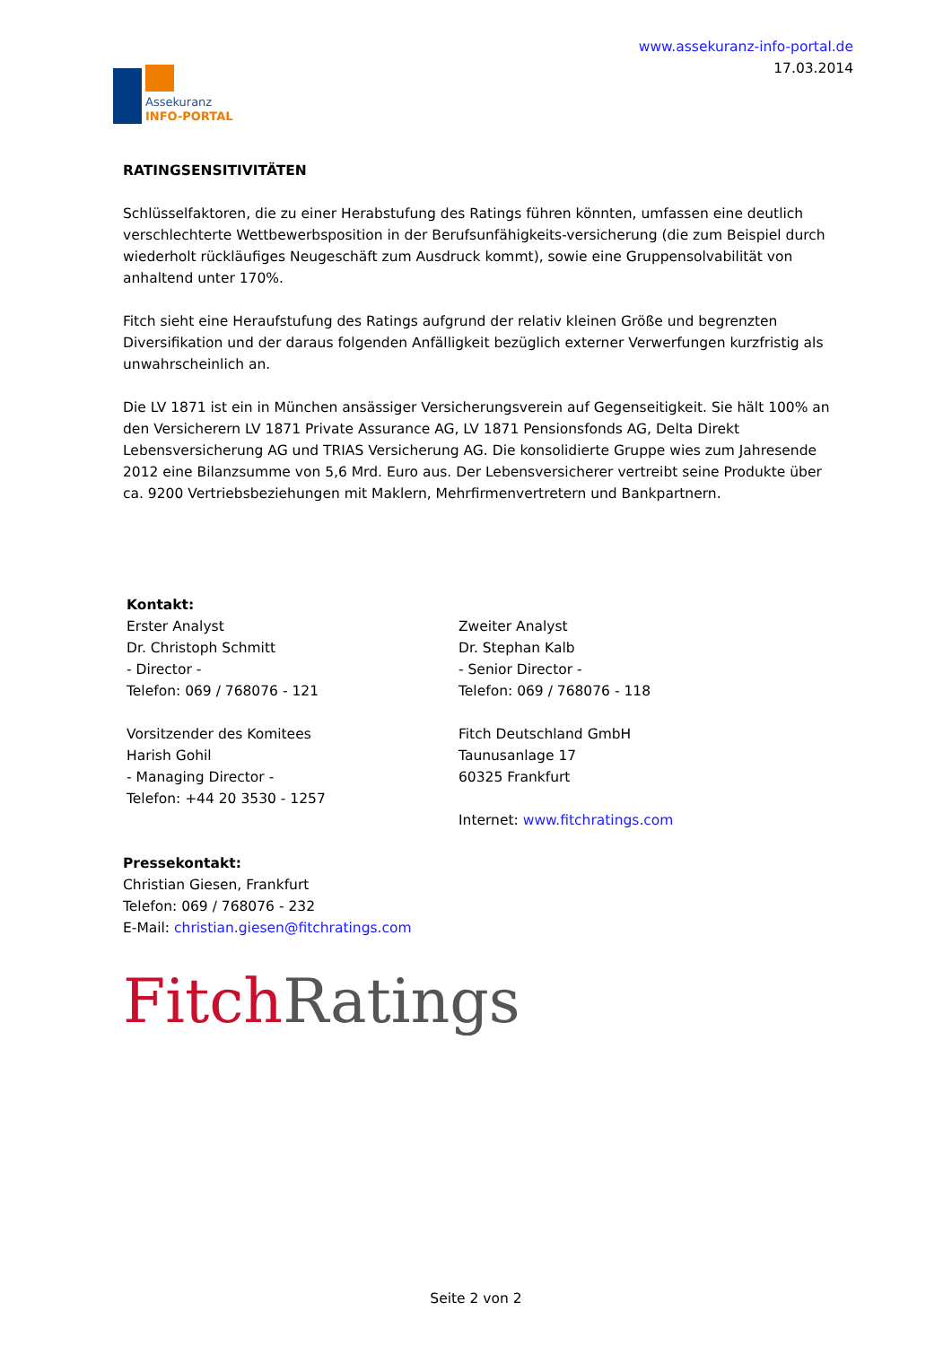Assekuranz
INFO-PORTAL
www.assekuranz-info-portal.de
17.03.2014
RATINGSENSITIVITÄTEN
Schlüsselfaktoren, die zu einer Herabstufung des Ratings führen könnten, umfassen eine deutlich verschlechterte Wettbewerbsposition in der Berufsunfähigkeits-versicherung (die zum Beispiel durch wiederholt rückläufiges Neugeschäft zum Ausdruck kommt), sowie eine Gruppensolvabilität von anhaltend unter 170%.
Fitch sieht eine Heraufstufung des Ratings aufgrund der relativ kleinen Größe und begrenzten Diversifikation und der daraus folgenden Anfälligkeit bezüglich externer Verwerfungen kurzfristig als unwahrscheinlich an.
Die LV 1871 ist ein in München ansässiger Versicherungsverein auf Gegenseitigkeit. Sie hält 100% an den Versicherern LV 1871 Private Assurance AG, LV 1871 Pensionsfonds AG, Delta Direkt Lebensversicherung AG und TRIAS Versicherung AG. Die konsolidierte Gruppe wies zum Jahresende 2012 eine Bilanzsumme von 5,6 Mrd. Euro aus. Der Lebensversicherer vertreibt seine Produkte über ca. 9200 Vertriebsbeziehungen mit Maklern, Mehrfirmenvertretern und Bankpartnern.
Kontakt:
Erster Analyst
Dr. Christoph Schmitt
- Director -
Telefon: 069 / 768076 - 121
Vorsitzender des Komitees
Harish Gohil
- Managing Director -
Telefon: +44 20 3530 - 1257
Zweiter Analyst
Dr. Stephan Kalb
- Senior Director -
Telefon: 069 / 768076 - 118
Fitch Deutschland GmbH
Taunusanlage 17
60325 Frankfurt
Internet: www.fitchratings.com
Pressekontakt:
Christian Giesen, Frankfurt
Telefon: 069 / 768076 - 232
E-Mail: christian.giesen@fitchratings.com
Fitch Ratings
Seite 2 von 2